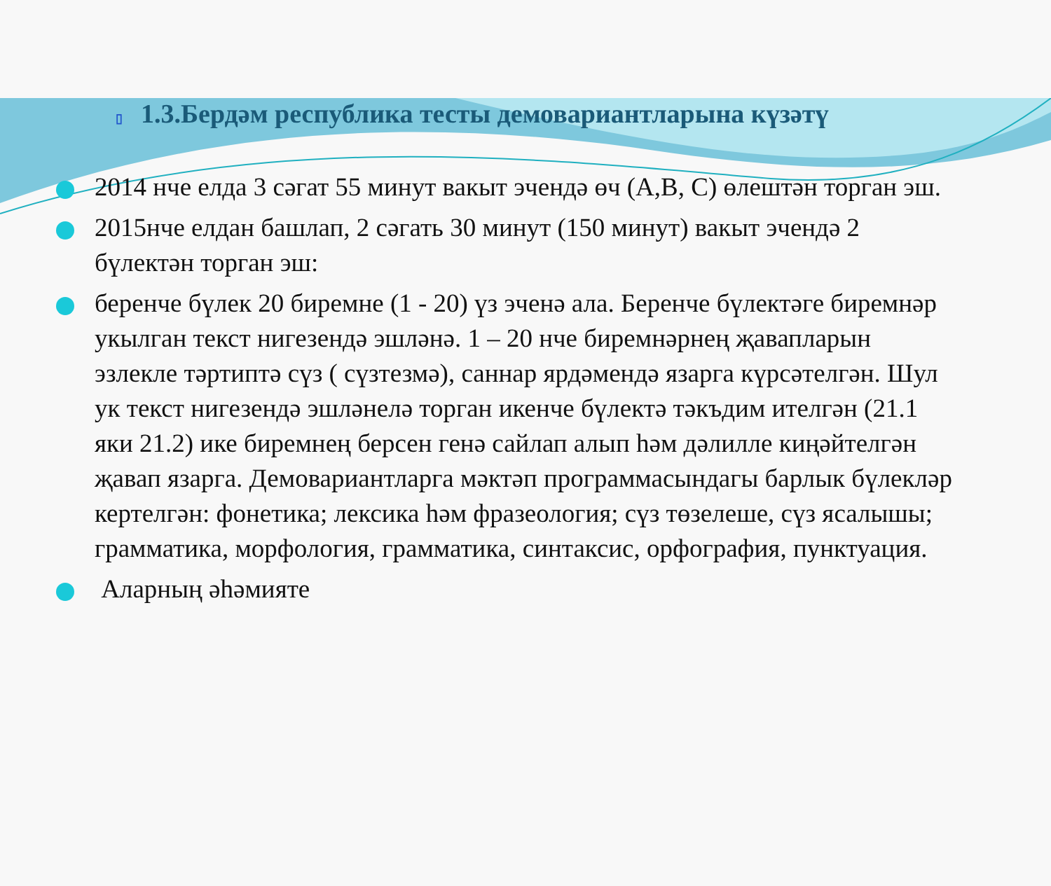▯ 1.3.Бердәм республика тесты демовариантларына күзәтү
2014 нче елда 3 сәгат 55 минут вакыт эчендә өч (А,В, С) өлештән торган эш.
2015нче елдан башлап, 2 сәгать 30 минут (150 минут) вакыт эчендә 2 бүлектән торган эш:
беренче бүлек 20 биремне (1 - 20) үз эченә ала. Беренче бүлектәге биремнәр укылган текст нигезендә эшләнә. 1 – 20 нче биремнәрнең җавапларын эзлекле тәртиптә сүз ( сүзтезмә), саннар ярдәмендә язарга күрсәтелгән. Шул ук текст нигезендә эшләнелә торган икенче бүлектә тәкъдим ителгән (21.1 яки 21.2) ике биремнең берсен генә сайлап алып һәм дәлилле киңәйтелгән җавап язарга. Демовариантларга мәктәп программасындагы барлык бүлекләр кертелгән: фонетика; лексика һәм фразеология; сүз төзелеше, сүз ясалышы; грамматика, морфология, грамматика, синтаксис, орфография, пунктуация.
Аларның әһәмияте